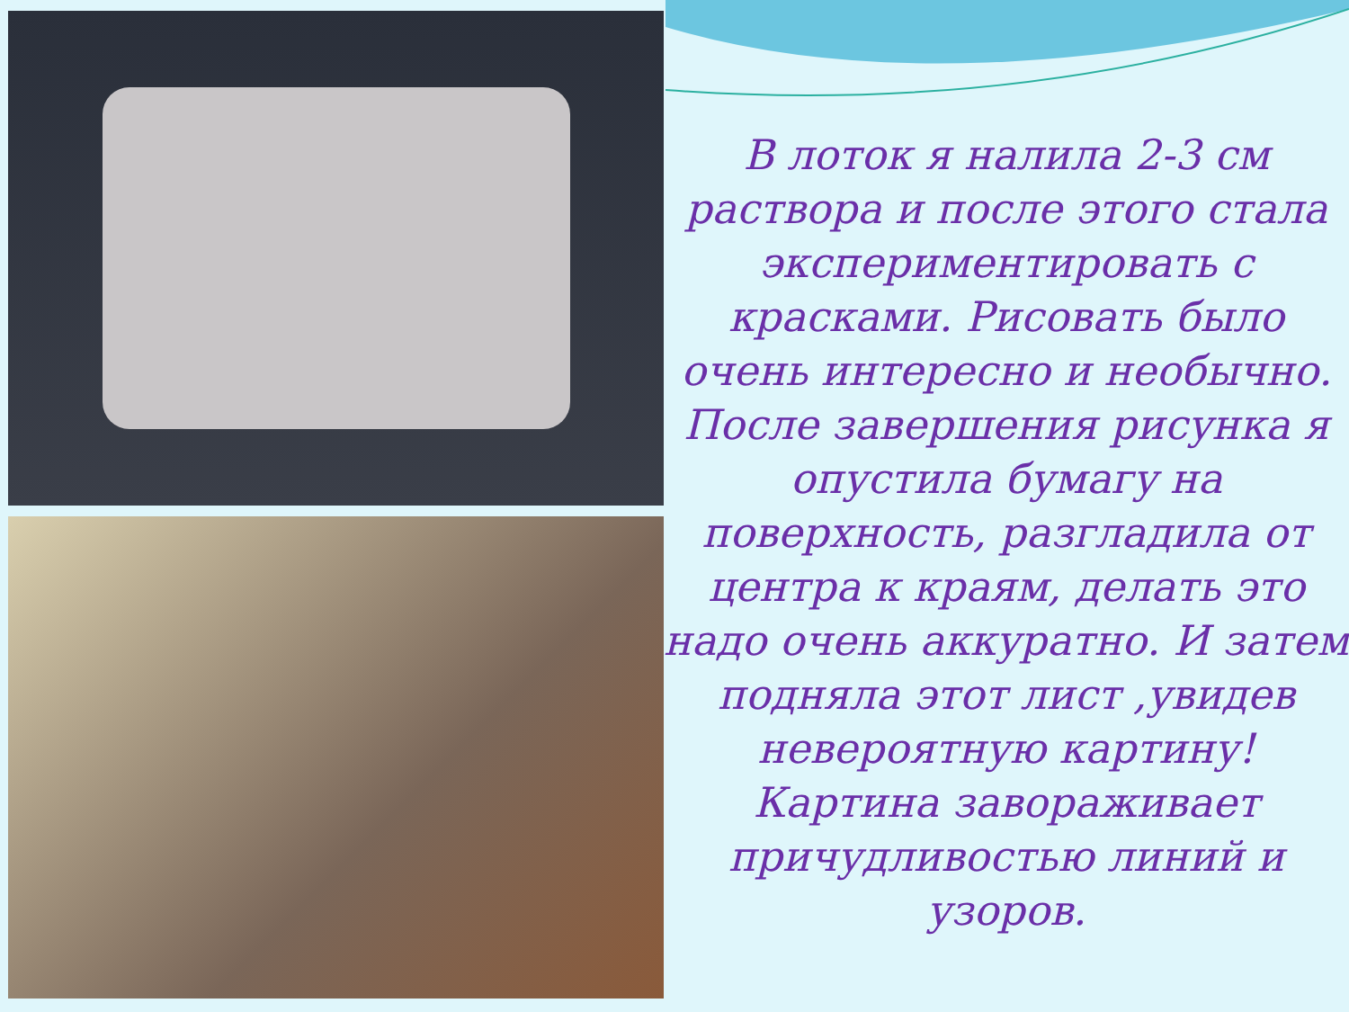В лоток я налила 2-3 см раствора и после этого стала экспериментировать с красками. Рисовать было очень интересно и необычно. После завершения рисунка я опустила бумагу на поверхность, разгладила от центра к краям, делать это надо очень аккуратно. И затем подняла этот лист ,увидев невероятную картину! Картина завораживает причудливостью линий и узоров.